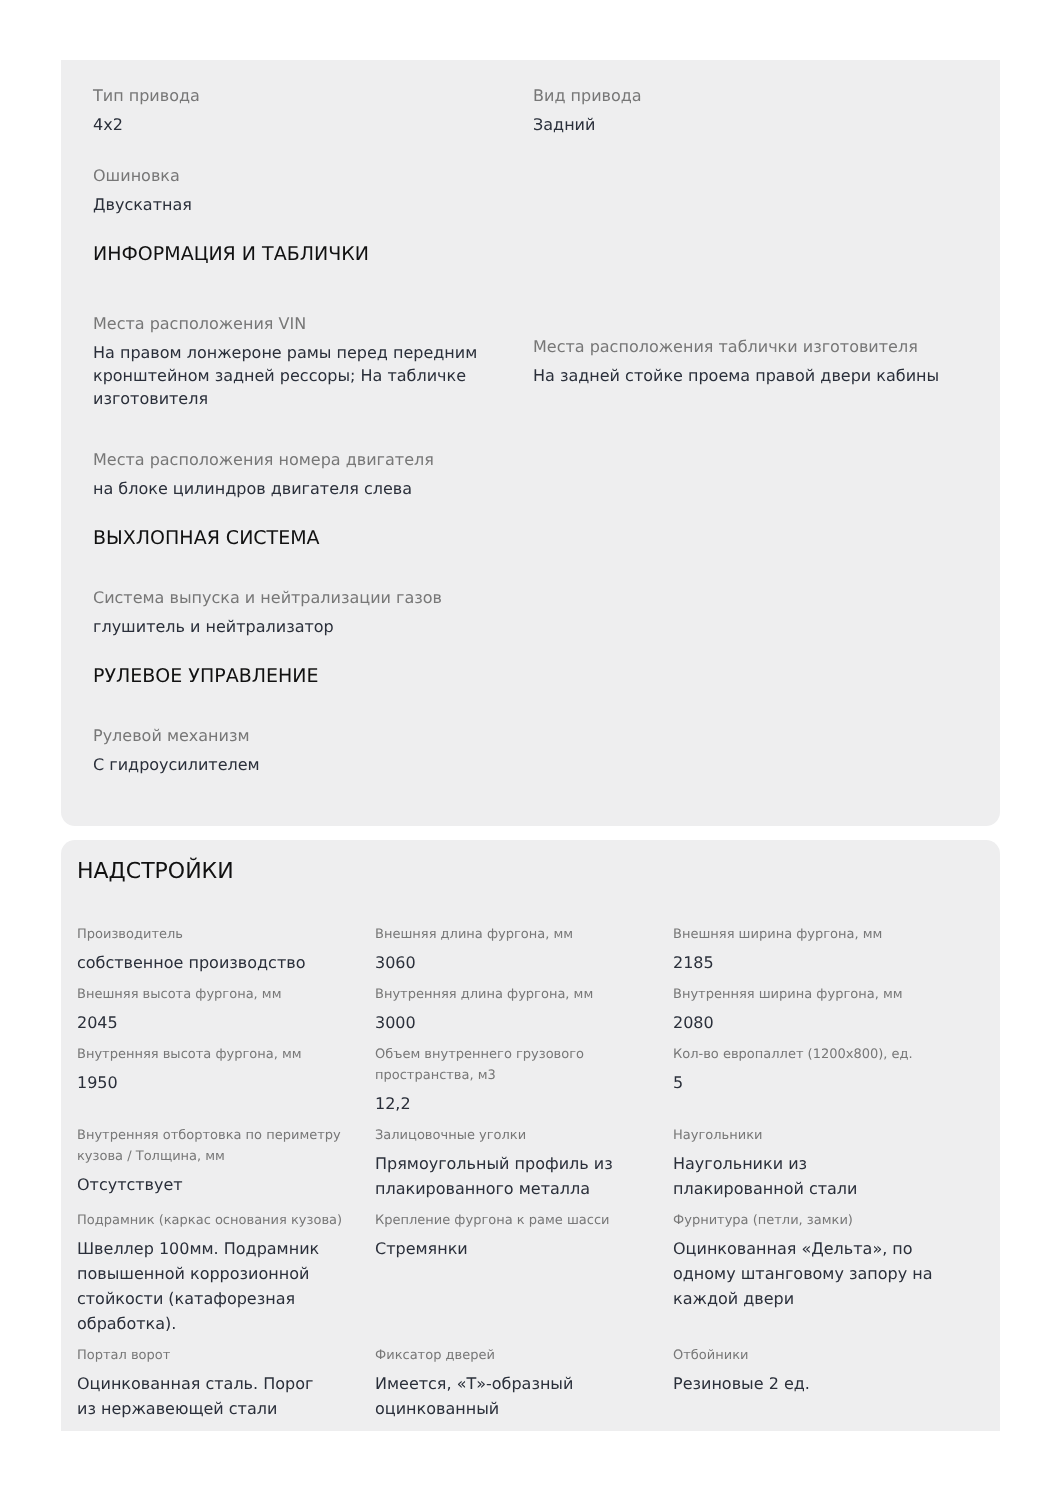Тип привода
4x2
Вид привода
Задний
Ошиновка
Двускатная
ИНФОРМАЦИЯ И ТАБЛИЧКИ
Места расположения VIN
На правом лонжероне рамы перед передним кронштейном задней рессоры; На табличке изготовителя
Места расположения таблички изготовителя
На задней стойке проема правой двери кабины
Места расположения номера двигателя
на блоке цилиндров двигателя слева
ВЫХЛОПНАЯ СИСТЕМА
Система выпуска и нейтрализации газов
глушитель и нейтрализатор
РУЛЕВОЕ УПРАВЛЕНИЕ
Рулевой механизм
С гидроусилителем
НАДСТРОЙКИ
Производитель
собственное производство
Внешняя длина фургона, мм
3060
Внешняя ширина фургона, мм
2185
Внешняя высота фургона, мм
2045
Внутренняя длина фургона, мм
3000
Внутренняя ширина фургона, мм
2080
Внутренняя высота фургона, мм
1950
Объем внутреннего грузового пространства, м3
12,2
Кол-во европаллет (1200x800), ед.
5
Внутренняя отбортовка по периметру кузова / Толщина, мм
Отсутствует
Залицовочные уголки
Прямоугольный профиль из плакированного металла
Наугольники
Наугольники из плакированной стали
Подрамник (каркас основания кузова)
Швеллер 100мм. Подрамник повышенной коррозионной стойкости (катафорезная обработка).
Крепление фургона к раме шасси
Стремянки
Фурнитура (петли, замки)
Оцинкованная «Дельта», по одному штанговому запору на каждой двери
Портал ворот
Оцинкованная сталь. Порог из нержавеющей стали
Фиксатор дверей
Имеется, «Т»-образный оцинкованный
Отбойники
Резиновые 2 ед.